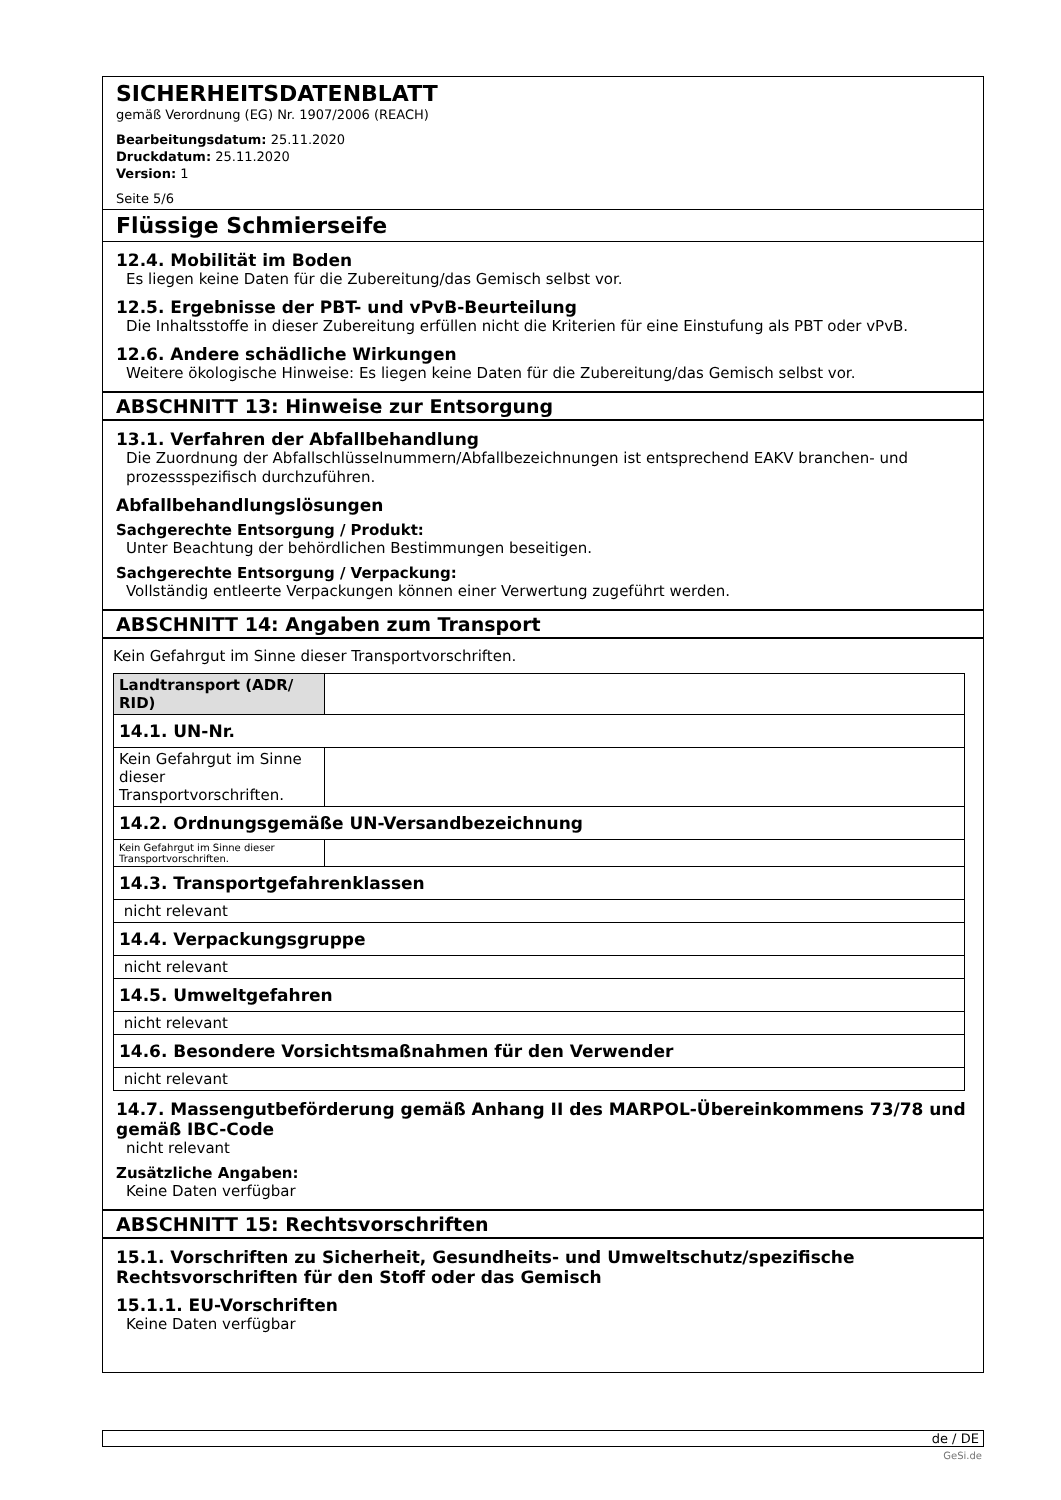SICHERHEITSDATENBLATT
gemäß Verordnung (EG) Nr. 1907/2006 (REACH)
Bearbeitungsdatum: 25.11.2020
Druckdatum: 25.11.2020
Version: 1
Seite 5/6
Flüssige Schmierseife
12.4. Mobilität im Boden
Es liegen keine Daten für die Zubereitung/das Gemisch selbst vor.
12.5. Ergebnisse der PBT- und vPvB-Beurteilung
Die Inhaltsstoffe in dieser Zubereitung erfüllen nicht die Kriterien für eine Einstufung als PBT oder vPvB.
12.6. Andere schädliche Wirkungen
Weitere ökologische Hinweise: Es liegen keine Daten für die Zubereitung/das Gemisch selbst vor.
ABSCHNITT 13: Hinweise zur Entsorgung
13.1. Verfahren der Abfallbehandlung
Die Zuordnung der Abfallschlüsselnummern/Abfallbezeichnungen ist entsprechend EAKV branchen- und prozessspezifisch durchzuführen.
Abfallbehandlungslösungen
Sachgerechte Entsorgung / Produkt:
Unter Beachtung der behördlichen Bestimmungen beseitigen.
Sachgerechte Entsorgung / Verpackung:
Vollständig entleerte Verpackungen können einer Verwertung zugeführt werden.
ABSCHNITT 14: Angaben zum Transport
Kein Gefahrgut im Sinne dieser Transportvorschriften.
| Landtransport (ADR/ RID) | |
| 14.1. UN-Nr. | |
| Kein Gefahrgut im Sinne dieser Transportvorschriften. | |
| 14.2. Ordnungsgemäße UN-Versandbezeichnung | |
| Kein Gefahrgut im Sinne dieser Transportvorschriften. | |
| 14.3. Transportgefahrenklassen | |
| nicht relevant | |
| 14.4. Verpackungsgruppe | |
| nicht relevant | |
| 14.5. Umweltgefahren | |
| nicht relevant | |
| 14.6. Besondere Vorsichtsmaßnahmen für den Verwender | |
| nicht relevant | |
14.7. Massengutbeförderung gemäß Anhang II des MARPOL-Übereinkommens 73/78 und gemäß IBC-Code
nicht relevant
Zusätzliche Angaben:
Keine Daten verfügbar
ABSCHNITT 15: Rechtsvorschriften
15.1. Vorschriften zu Sicherheit, Gesundheits- und Umweltschutz/spezifische Rechtsvorschriften für den Stoff oder das Gemisch
15.1.1. EU-Vorschriften
Keine Daten verfügbar
de / DE
GeSi.de